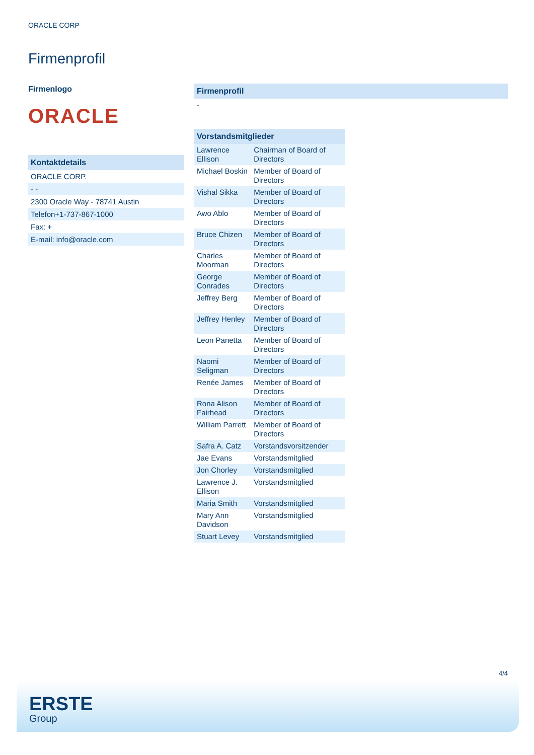ORACLE CORP
Firmenprofil
Firmenlogo
ORACLE
Kontaktdetails
ORACLE CORP.
- -
2300 Oracle Way - 78741 Austin
Telefon+1-737-867-1000
Fax: +
E-mail: info@oracle.com
Firmenprofil
-
| Vorstandsmitglieder | |
| --- | --- |
| Lawrence Ellison | Chairman of Board of Directors |
| Michael Boskin | Member of Board of Directors |
| Vishal Sikka | Member of Board of Directors |
| Awo Ablo | Member of Board of Directors |
| Bruce Chizen | Member of Board of Directors |
| Charles Moorman | Member of Board of Directors |
| George Conrades | Member of Board of Directors |
| Jeffrey Berg | Member of Board of Directors |
| Jeffrey Henley | Member of Board of Directors |
| Leon Panetta | Member of Board of Directors |
| Naomi Seligman | Member of Board of Directors |
| Renée James | Member of Board of Directors |
| Rona Alison Fairhead | Member of Board of Directors |
| William Parrett | Member of Board of Directors |
| Safra A. Catz | Vorstandsvorsitzender |
| Jae Evans | Vorstandsmitglied |
| Jon Chorley | Vorstandsmitglied |
| Lawrence J. Ellison | Vorstandsmitglied |
| Maria Smith | Vorstandsmitglied |
| Mary Ann Davidson | Vorstandsmitglied |
| Stuart Levey | Vorstandsmitglied |
4/4
ERSTE
Group